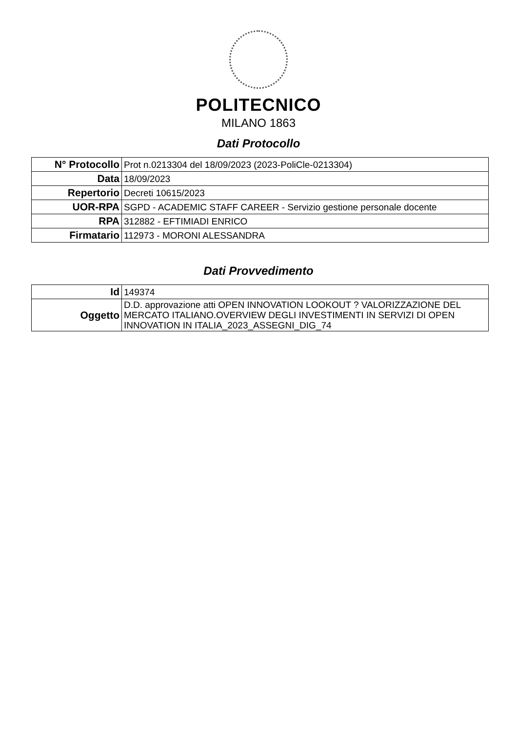POLITECNICO
MILANO 1863
Dati Protocollo
| N° Protocollo | Prot n.0213304 del 18/09/2023 (2023-PoliCle-0213304) |
| Data | 18/09/2023 |
| Repertorio | Decreti 10615/2023 |
| UOR-RPA | SGPD - ACADEMIC STAFF CAREER - Servizio gestione personale docente |
| RPA | 312882 - EFTIMIADI ENRICO |
| Firmatario | 112973 - MORONI ALESSANDRA |
Dati Provvedimento
| Id | 149374 |
| Oggetto | D.D. approvazione atti OPEN INNOVATION LOOKOUT ? VALORIZZAZIONE DEL MERCATO ITALIANO.OVERVIEW DEGLI INVESTIMENTI IN SERVIZI DI OPEN INNOVATION IN ITALIA_2023_ASSEGNI_DIG_74 |